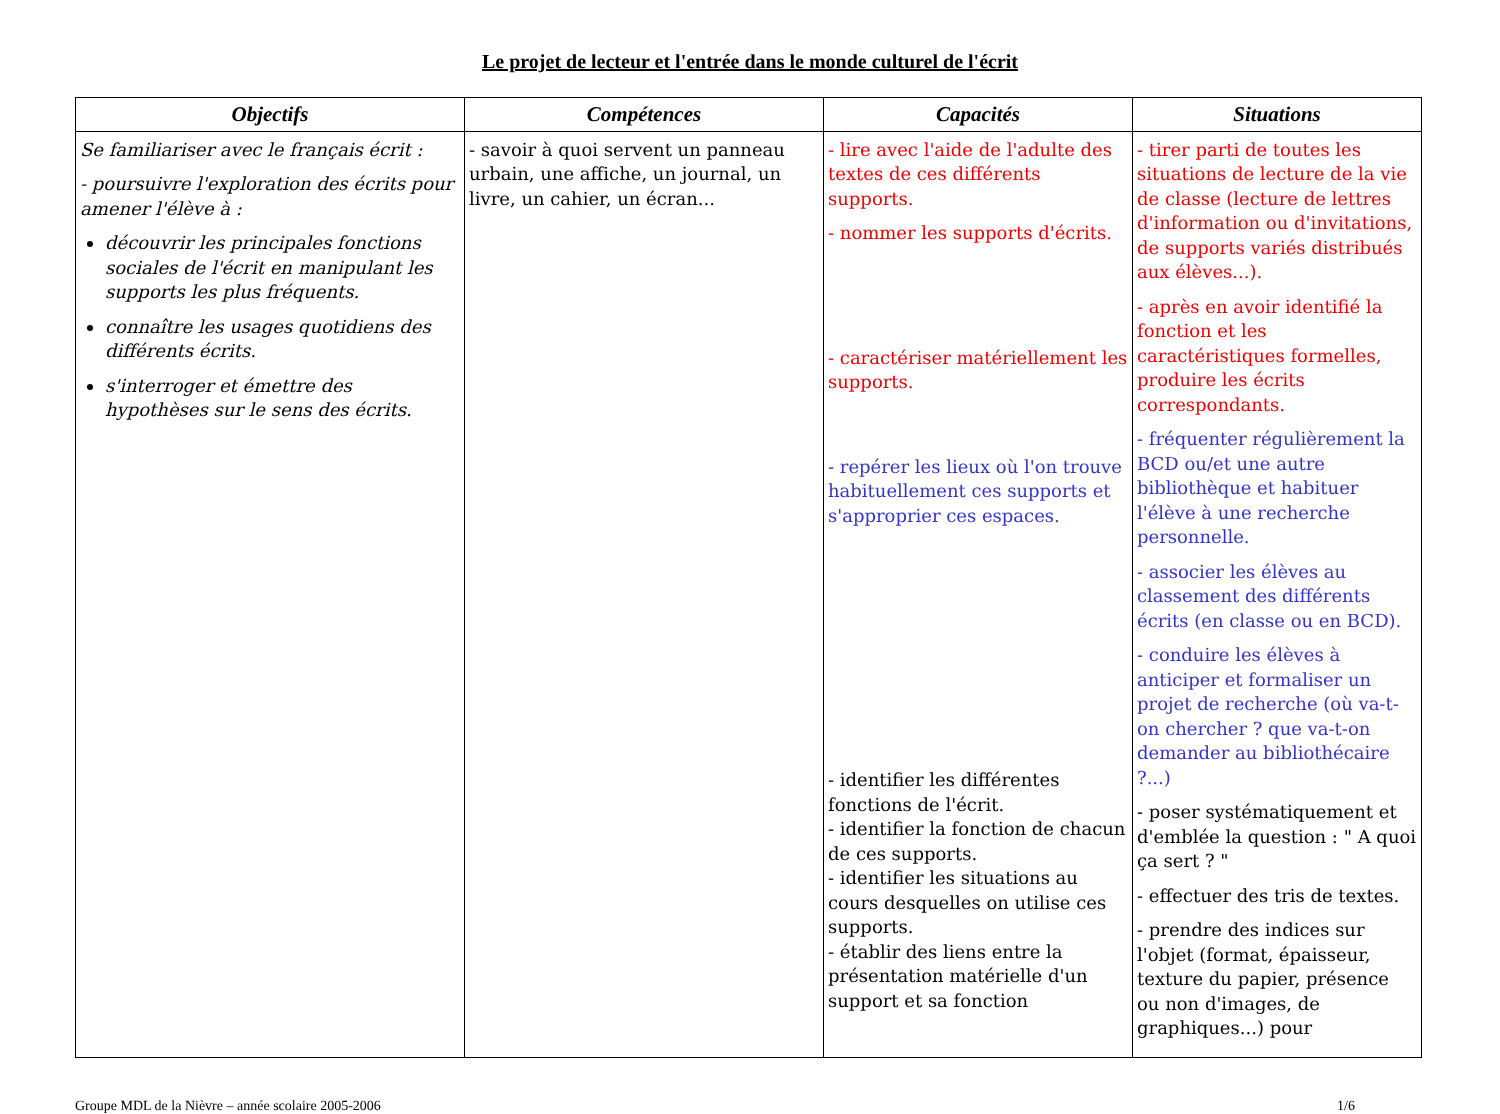Le projet de lecteur et l'entrée dans le monde culturel de l'écrit
| Objectifs | Compétences | Capacités | Situations |
| --- | --- | --- | --- |
| Se familiariser avec le français écrit : - poursuivre l'exploration des écrits pour amener l'élève à : découvrir les principales fonctions sociales de l'écrit en manipulant les supports les plus fréquents. connaître les usages quotidiens des différents écrits. s'interroger et émettre des hypothèses sur le sens des écrits. | - savoir à quoi servent un panneau urbain, une affiche, un journal, un livre, un cahier, un écran... | - lire avec l'aide de l'adulte des textes de ces différents supports. - nommer les supports d'écrits. - caractériser matériellement les supports. - repérer les lieux où l'on trouve habituellement ces supports et s'approprier ces espaces. - identifier les différentes fonctions de l'écrit. - identifier la fonction de chacun de ces supports. - identifier les situations au cours desquelles on utilise ces supports. - établir des liens entre la présentation matérielle d'un support et sa fonction | - tirer parti de toutes les situations de lecture de la vie de classe (lecture de lettres d'information ou d'invitations, de supports variés distribués aux élèves...). - après en avoir identifié la fonction et les caractéristiques formelles, produire les écrits correspondants. - fréquenter régulièrement la BCD ou/et une autre bibliothèque et habituer l'élève à une recherche personnelle. - associer les élèves au classement des différents écrits (en classe ou en BCD). - conduire les élèves à anticiper et formaliser un projet de recherche (où va-t-on chercher ? que va-t-on demander au bibliothécaire ?...) - poser systématiquement et d'emblée la question : " A quoi ça sert ? " - effectuer des tris de textes. - prendre des indices sur l'objet (format, épaisseur, texture du papier, présence ou non d'images, de graphiques...) pour |
Groupe MDL de la Nièvre – année scolaire 2005-2006 1/6